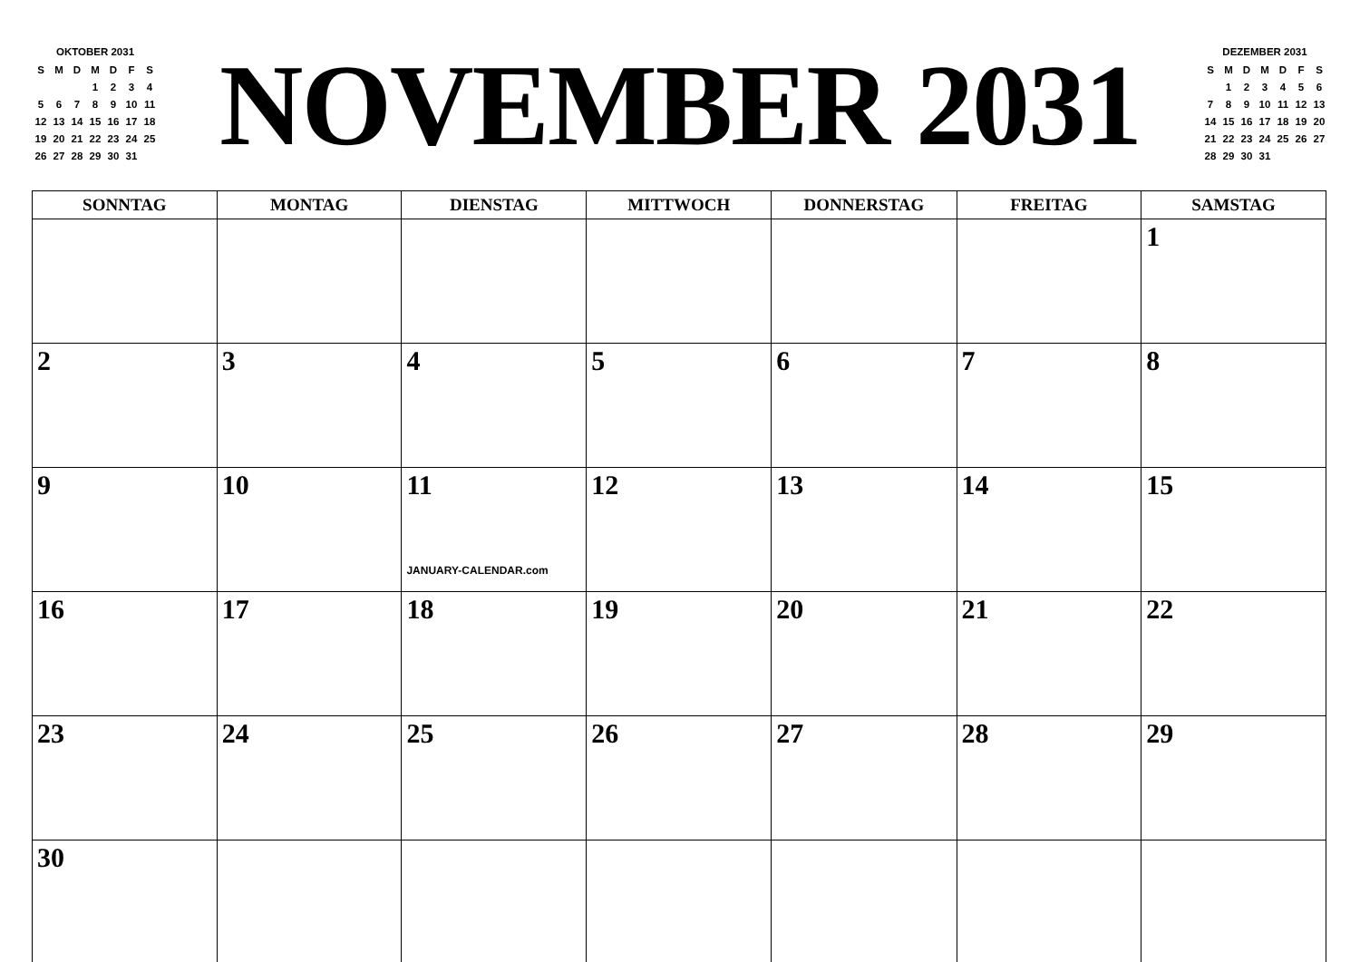OKTOBER 2031
| S | M | D | M | D | F | S |
| | | | 1 | 2 | 3 | 4 |
| 5 | 6 | 7 | 8 | 9 | 10 | 11 |
| 12 | 13 | 14 | 15 | 16 | 17 | 18 |
| 19 | 20 | 21 | 22 | 23 | 24 | 25 |
| 26 | 27 | 28 | 29 | 30 | 31 | |
NOVEMBER 2031
DEZEMBER 2031
| S | M | D | M | D | F | S |
| | 1 | 2 | 3 | 4 | 5 | 6 |
| 7 | 8 | 9 | 10 | 11 | 12 | 13 |
| 14 | 15 | 16 | 17 | 18 | 19 | 20 |
| 21 | 22 | 23 | 24 | 25 | 26 | 27 |
| 28 | 29 | 30 | 31 | | | |
| SONNTAG | MONTAG | DIENSTAG | MITTWOCH | DONNERSTAG | FREITAG | SAMSTAG |
| --- | --- | --- | --- | --- | --- | --- |
| | | | | | | 1 |
| 2 | 3 | 4 | 5 | 6 | 7 | 8 |
| 9 | 10 | 11 JANUARY-CALENDAR.com | 12 | 13 | 14 | 15 |
| 16 | 17 | 18 | 19 | 20 | 21 | 22 |
| 23 | 24 | 25 | 26 | 27 | 28 | 29 |
| 30 | | | | | | |